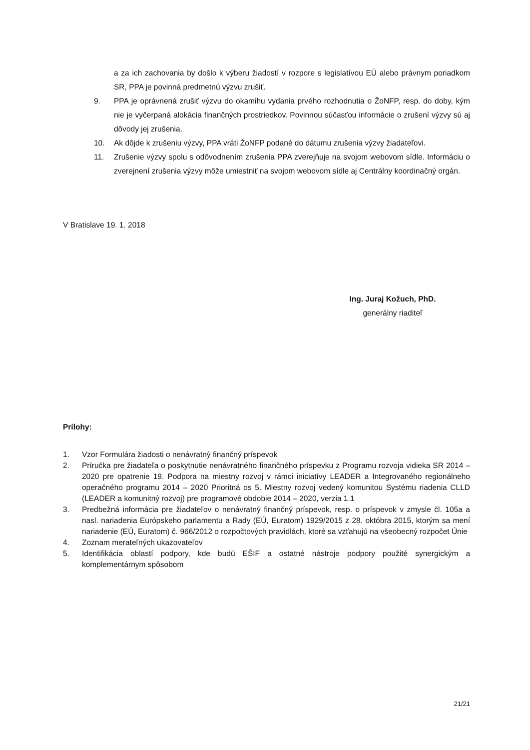a za ich zachovania by došlo k výberu žiadostí v rozpore s legislatívou EÚ alebo právnym poriadkom SR, PPA je povinná predmetnú výzvu zrušiť.
9. PPA je oprávnená zrušiť výzvu do okamihu vydania prvého rozhodnutia o ŽoNFP, resp. do doby, kým nie je vyčerpaná alokácia finančných prostriedkov. Povinnou súčasťou informácie o zrušení výzvy sú aj dôvody jej zrušenia.
10. Ak dôjde k zrušeniu výzvy, PPA vráti ŽoNFP podané do dátumu zrušenia výzvy žiadateľovi.
11. Zrušenie výzvy spolu s odôvodnením zrušenia PPA zverejňuje na svojom webovom sídle. Informáciu o zverejnení zrušenia výzvy môže umiestniť na svojom webovom sídle aj Centrálny koordinačný orgán.
V Bratislave 19. 1. 2018
Ing. Juraj Kožuch, PhD.
generálny riaditeľ
Prílohy:
1. Vzor Formulára žiadosti o nenávratný finančný príspevok
2. Príručka pre žiadateľa o poskytnutie nenávratného finančného príspevku z Programu rozvoja vidieka SR 2014 – 2020 pre opatrenie 19. Podpora na miestny rozvoj v rámci iniciatívy LEADER a Integrovaného regionálneho operačného programu 2014 – 2020 Prioritná os 5. Miestny rozvoj vedený komunitou Systému riadenia CLLD (LEADER a komunitný rozvoj) pre programové obdobie 2014 – 2020, verzia 1.1
3. Predbežná informácia pre žiadateľov o nenávratný finančný príspevok, resp. o príspevok v zmysle čl. 105a a nasl. nariadenia Európskeho parlamentu a Rady (EÚ, Euratom) 1929/2015 z 28. októbra 2015, ktorým sa mení nariadenie (EÚ, Euratom) č. 966/2012 o rozpočtových pravidlách, ktoré sa vzťahujú na všeobecný rozpočet Únie
4. Zoznam merateľných ukazovateľov
5. Identifikácia oblastí podpory, kde budú EŠIF a ostatné nástroje podpory použité synergickým a komplementárnym spôsobom
21/21